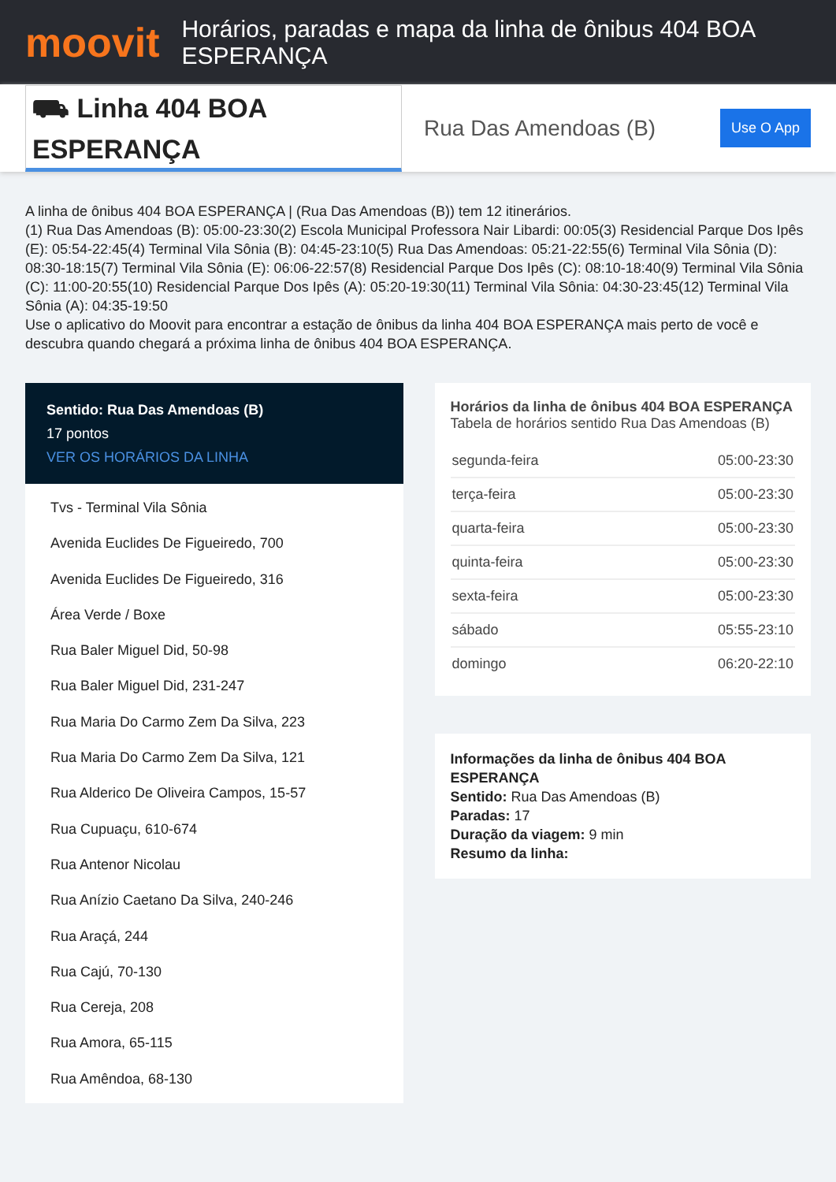moovit
Horários, paradas e mapa da linha de ônibus 404 BOA ESPERANÇA
⛟ Linha 404 BOA ESPERANÇA
Rua Das Amendoas (B)
Use O App
A linha de ônibus 404 BOA ESPERANÇA | (Rua Das Amendoas (B)) tem 12 itinerários.
(1) Rua Das Amendoas (B): 05:00-23:30(2) Escola Municipal Professora Nair Libardi: 00:05(3) Residencial Parque Dos Ipês (E): 05:54-22:45(4) Terminal Vila Sônia (B): 04:45-23:10(5) Rua Das Amendoas: 05:21-22:55(6) Terminal Vila Sônia (D): 08:30-18:15(7) Terminal Vila Sônia (E): 06:06-22:57(8) Residencial Parque Dos Ipês (C): 08:10-18:40(9) Terminal Vila Sônia (C): 11:00-20:55(10) Residencial Parque Dos Ipês (A): 05:20-19:30(11) Terminal Vila Sônia: 04:30-23:45(12) Terminal Vila Sônia (A): 04:35-19:50
Use o aplicativo do Moovit para encontrar a estação de ônibus da linha 404 BOA ESPERANÇA mais perto de você e descubra quando chegará a próxima linha de ônibus 404 BOA ESPERANÇA.
Sentido: Rua Das Amendoas (B)
17 pontos
VER OS HORÁRIOS DA LINHA
Tvs - Terminal Vila Sônia
Avenida Euclides De Figueiredo, 700
Avenida Euclides De Figueiredo, 316
Área Verde / Boxe
Rua Baler Miguel Did, 50-98
Rua Baler Miguel Did, 231-247
Rua Maria Do Carmo Zem Da Silva, 223
Rua Maria Do Carmo Zem Da Silva, 121
Rua Alderico De Oliveira Campos, 15-57
Rua Cupuaçu, 610-674
Rua Antenor Nicolau
Rua Anízio Caetano Da Silva, 240-246
Rua Araçá, 244
Rua Cajú, 70-130
Rua Cereja, 208
Rua Amora, 65-115
Rua Amêndoa, 68-130
Horários da linha de ônibus 404 BOA ESPERANÇA
Tabela de horários sentido Rua Das Amendoas (B)
| segunda-feira | 05:00-23:30 |
| terça-feira | 05:00-23:30 |
| quarta-feira | 05:00-23:30 |
| quinta-feira | 05:00-23:30 |
| sexta-feira | 05:00-23:30 |
| sábado | 05:55-23:10 |
| domingo | 06:20-22:10 |
Informações da linha de ônibus 404 BOA ESPERANÇA
Sentido: Rua Das Amendoas (B)
Paradas: 17
Duração da viagem: 9 min
Resumo da linha: